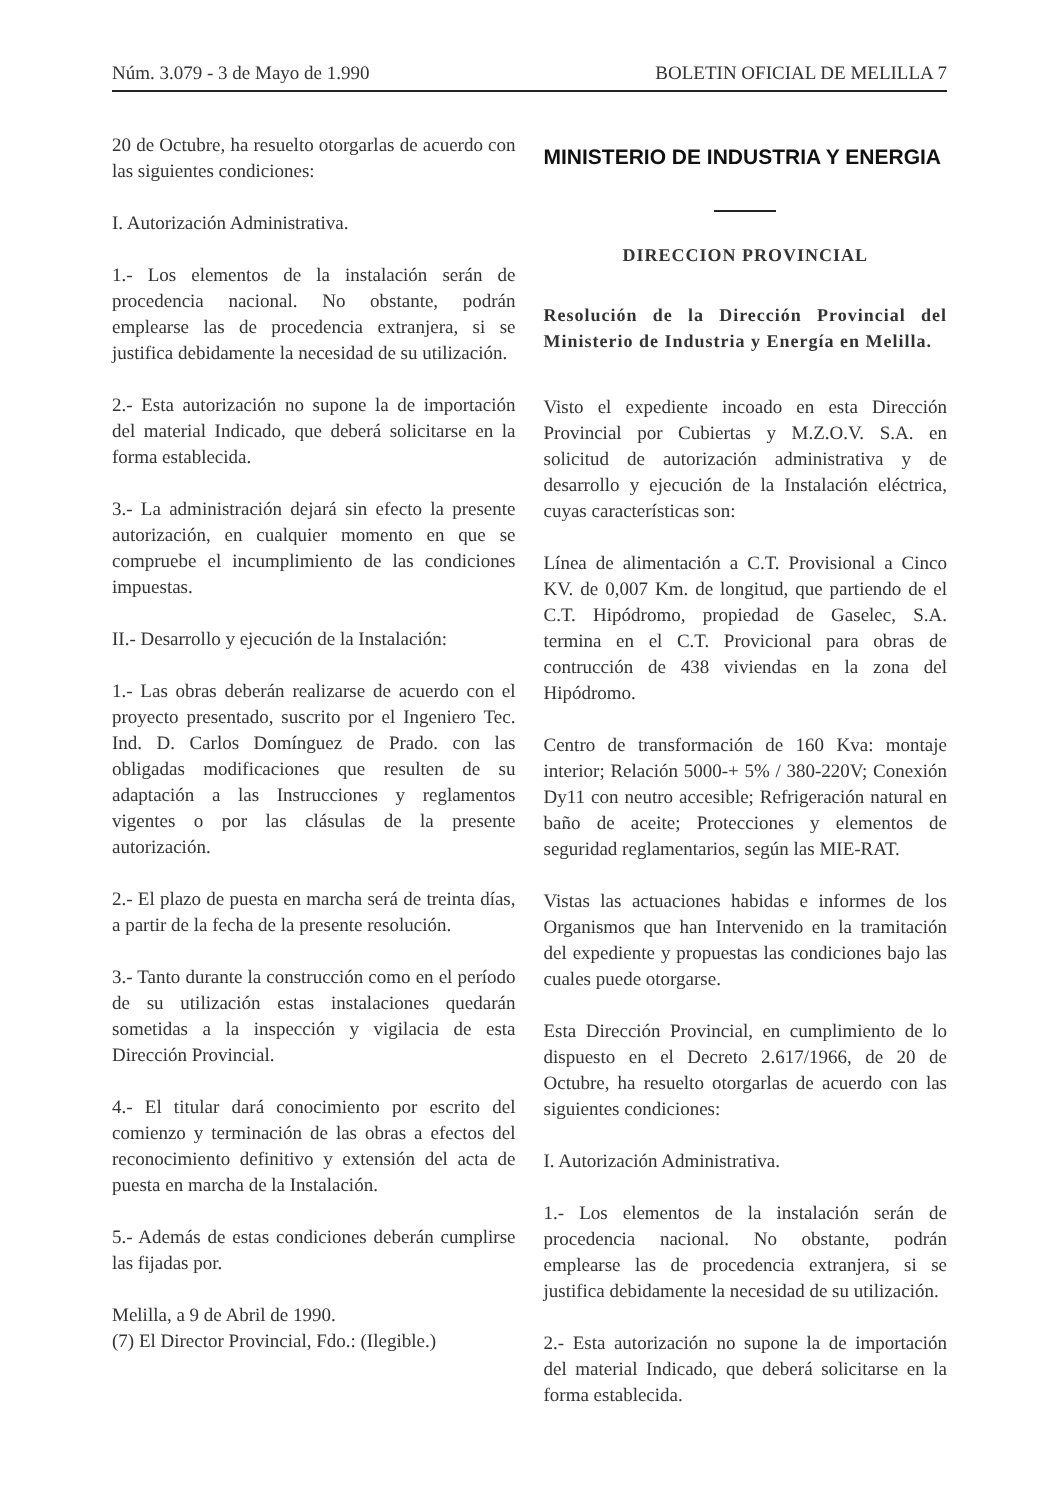Núm. 3.079 - 3 de Mayo de 1.990 BOLETIN OFICIAL DE MELILLA 7
20 de Octubre, ha resuelto otorgarlas de acuerdo con las siguientes condiciones:
I. Autorización Administrativa.
1.- Los elementos de la instalación serán de procedencia nacional. No obstante, podrán emplearse las de procedencia extranjera, si se justifica debidamente la necesidad de su utilización.
2.- Esta autorización no supone la de importación del material Indicado, que deberá solicitarse en la forma establecida.
3.- La administración dejará sin efecto la presente autorización, en cualquier momento en que se compruebe el incumplimiento de las condiciones impuestas.
II.- Desarrollo y ejecución de la Instalación:
1.- Las obras deberán realizarse de acuerdo con el proyecto presentado, suscrito por el Ingeniero Tec. Ind. D. Carlos Domínguez de Prado. con las obligadas modificaciones que resulten de su adaptación a las Instrucciones y reglamentos vigentes o por las clásulas de la presente autorización.
2.- El plazo de puesta en marcha será de treinta días, a partir de la fecha de la presente resolución.
3.- Tanto durante la construcción como en el período de su utilización estas instalaciones quedarán sometidas a la inspección y vigilacia de esta Dirección Provincial.
4.- El titular dará conocimiento por escrito del comienzo y terminación de las obras a efectos del reconocimiento definitivo y extensión del acta de puesta en marcha de la Instalación.
5.- Además de estas condiciones deberán cumplirse las fijadas por.
Melilla, a 9 de Abril de 1990.
(7) El Director Provincial, Fdo.: (Ilegible.)
MINISTERIO DE INDUSTRIA Y ENERGIA
DIRECCION PROVINCIAL
Resolución de la Dirección Provincial del Ministerio de Industria y Energía en Melilla.
Visto el expediente incoado en esta Dirección Provincial por Cubiertas y M.Z.O.V. S.A. en solicitud de autorización administrativa y de desarrollo y ejecución de la Instalación eléctrica, cuyas características son:
Línea de alimentación a C.T. Provisional a Cinco KV. de 0,007 Km. de longitud, que partiendo de el C.T. Hipódromo, propiedad de Gaselec, S.A. termina en el C.T. Provicional para obras de contrucción de 438 viviendas en la zona del Hipódromo.
Centro de transformación de 160 Kva: montaje interior; Relación 5000-+ 5% / 380-220V; Conexión Dy11 con neutro accesible; Refrigeración natural en baño de aceite; Protecciones y elementos de seguridad reglamentarios, según las MIE-RAT.
Vistas las actuaciones habidas e informes de los Organismos que han Intervenido en la tramitación del expediente y propuestas las condiciones bajo las cuales puede otorgarse.
Esta Dirección Provincial, en cumplimiento de lo dispuesto en el Decreto 2.617/1966, de 20 de Octubre, ha resuelto otorgarlas de acuerdo con las siguientes condiciones:
I. Autorización Administrativa.
1.- Los elementos de la instalación serán de procedencia nacional. No obstante, podrán emplearse las de procedencia extranjera, si se justifica debidamente la necesidad de su utilización.
2.- Esta autorización no supone la de importación del material Indicado, que deberá solicitarse en la forma establecida.